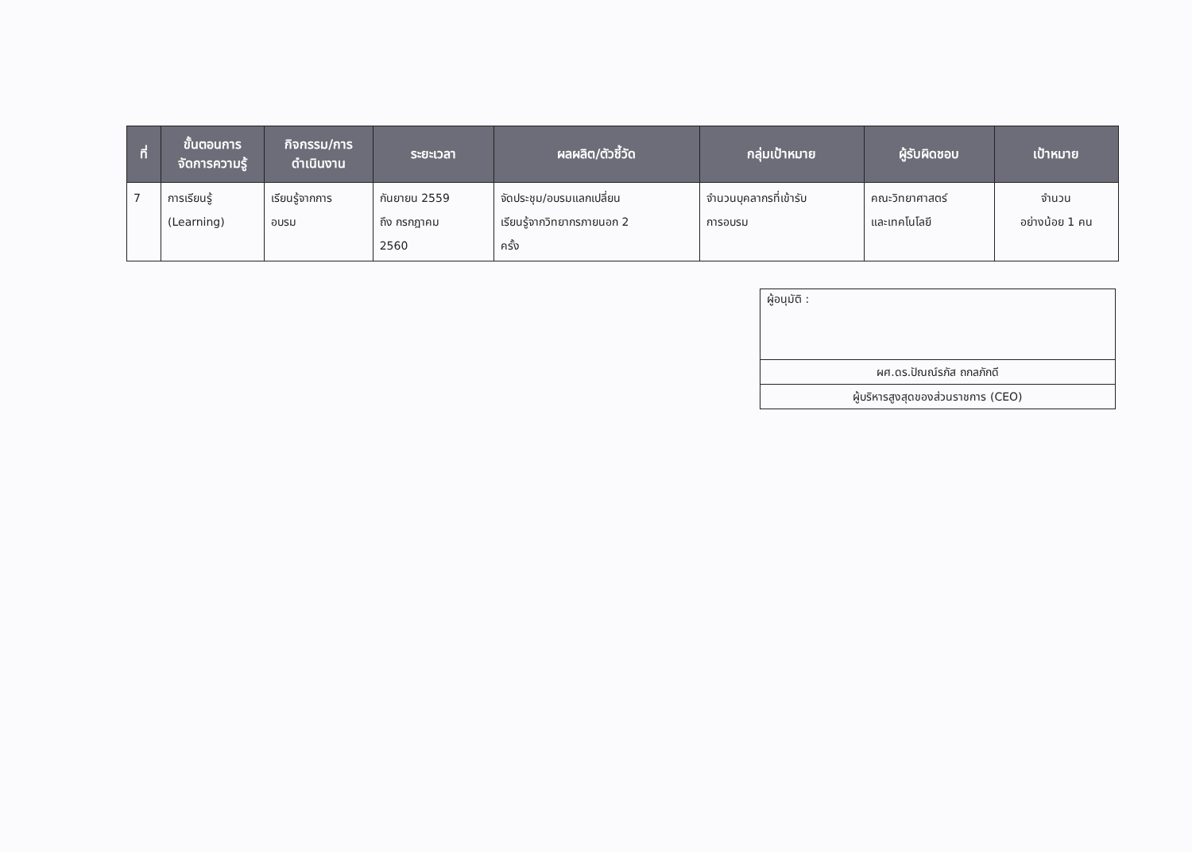| ที่ | ขั้นตอนการ จัดการความรู้ | กิจกรรม/การ ดำเนินงาน | ระยะเวลา | ผลผลิต/ตัวชี้วัด | กลุ่มเป้าหมาย | ผู้รับผิดชอบ | เป้าหมาย |
| --- | --- | --- | --- | --- | --- | --- | --- |
| 7 | การเรียนรู้ (Learning) | เรียนรู้จากการ อบรม | กันยายน 2559 ถึง กรกฎาคม 2560 | จัดประชุม/อบรมแลกเปลี่ยน เรียนรู้จากวิทยากรภายนอก 2 ครั้ง | จำนวนบุคลากรที่เข้ารับ การอบรม | คณะวิทยาศาสตร์ และเทคโนโลยี | จำนวน อย่างน้อย 1 คน |
| ผู้อนุมัติ : |
| ผศ.ดร.ปัณณ์รภัส ถกลภักดี |
| ผู้บริหารสูงสุดของส่วนราชการ (CEO) |